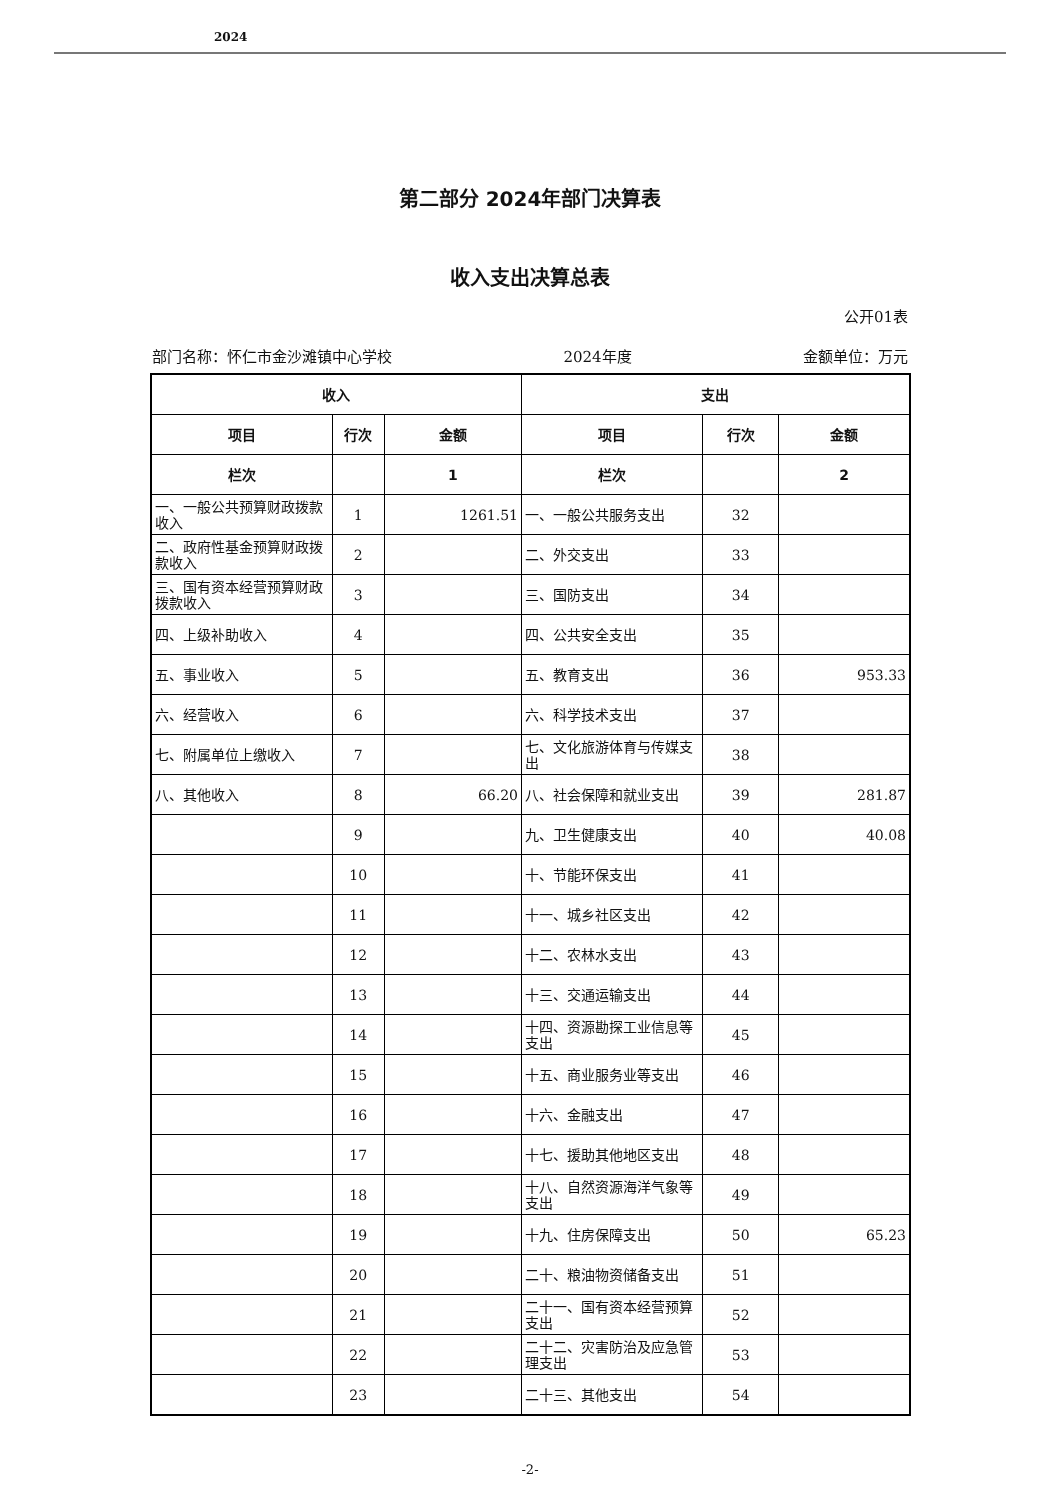2024
第二部分 2024年部门决算表
收入支出决算总表
公开01表
部门名称：怀仁市金沙滩镇中心学校 2024年度 金额单位：万元
| 收入 | | | 支出 | | |
| --- | --- | --- | --- | --- | --- |
| 项目 | 行次 | 金额 | 项目 | 行次 | 金额 |
| 栏次 | | 1 | 栏次 | | 2 |
| 一、一般公共预算财政拨款收入 | 1 | 1261.51 | 一、一般公共服务支出 | 32 | |
| 二、政府性基金预算财政拨款收入 | 2 | | 二、外交支出 | 33 | |
| 三、国有资本经营预算财政拨款收入 | 3 | | 三、国防支出 | 34 | |
| 四、上级补助收入 | 4 | | 四、公共安全支出 | 35 | |
| 五、事业收入 | 5 | | 五、教育支出 | 36 | 953.33 |
| 六、经营收入 | 6 | | 六、科学技术支出 | 37 | |
| 七、附属单位上缴收入 | 7 | | 七、文化旅游体育与传媒支出 | 38 | |
| 八、其他收入 | 8 | 66.20 | 八、社会保障和就业支出 | 39 | 281.87 |
| | 9 | | 九、卫生健康支出 | 40 | 40.08 |
| | 10 | | 十、节能环保支出 | 41 | |
| | 11 | | 十一、城乡社区支出 | 42 | |
| | 12 | | 十二、农林水支出 | 43 | |
| | 13 | | 十三、交通运输支出 | 44 | |
| | 14 | | 十四、资源勘探工业信息等支出 | 45 | |
| | 15 | | 十五、商业服务业等支出 | 46 | |
| | 16 | | 十六、金融支出 | 47 | |
| | 17 | | 十七、援助其他地区支出 | 48 | |
| | 18 | | 十八、自然资源海洋气象等支出 | 49 | |
| | 19 | | 十九、住房保障支出 | 50 | 65.23 |
| | 20 | | 二十、粮油物资储备支出 | 51 | |
| | 21 | | 二十一、国有资本经营预算支出 | 52 | |
| | 22 | | 二十二、灾害防治及应急管理支出 | 53 | |
| | 23 | | 二十三、其他支出 | 54 | |
-2-